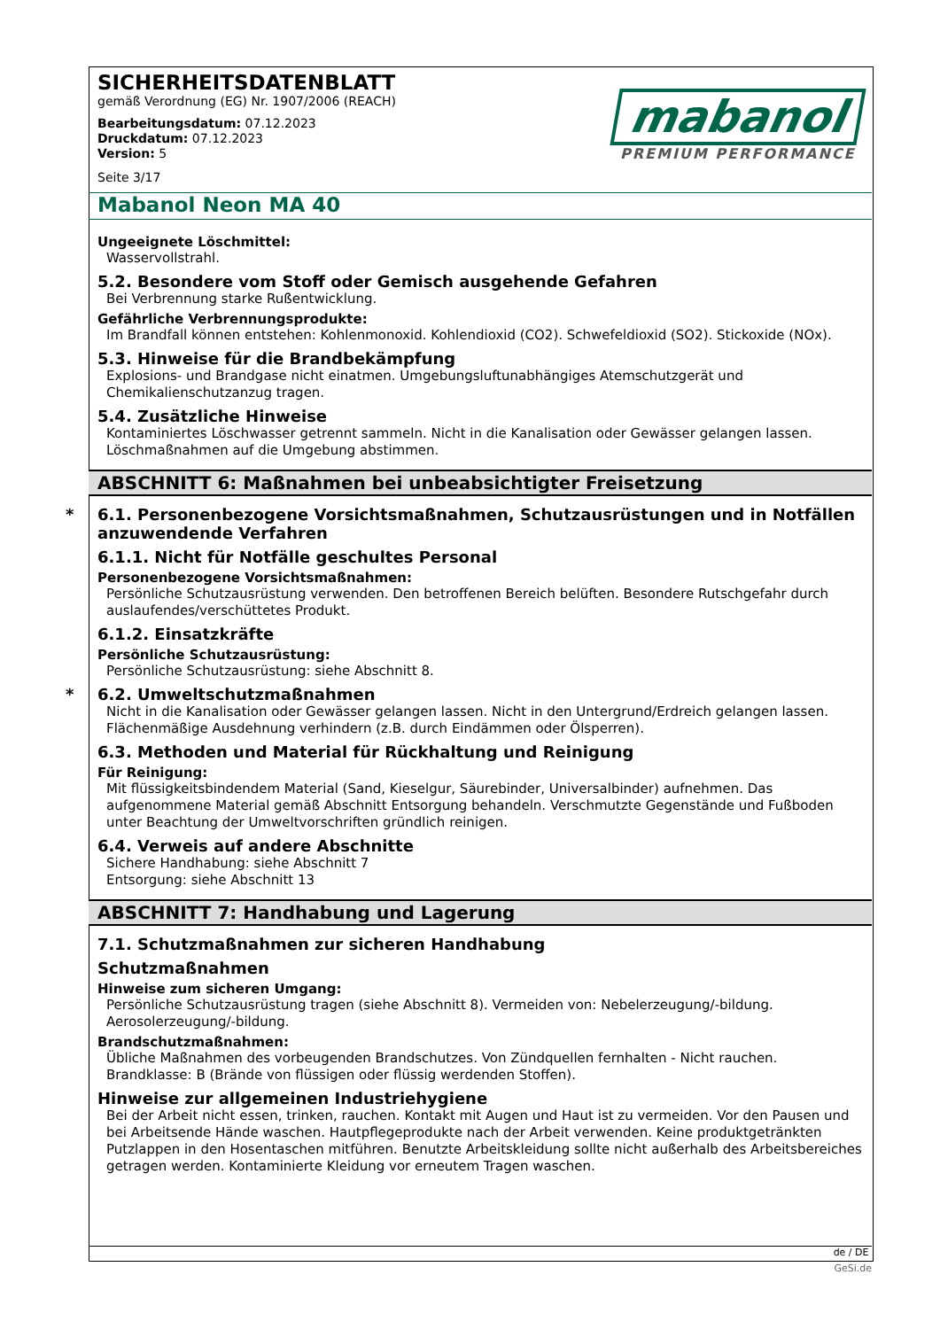SICHERHEITSDATENBLATT
gemäß Verordnung (EG) Nr. 1907/2006 (REACH)
Bearbeitungsdatum: 07.12.2023
Druckdatum: 07.12.2023
Version: 5
Seite 3/17
mabanol
PREMIUM PERFORMANCE
Mabanol Neon MA 40
Ungeeignete Löschmittel:
Wasservollstrahl.
5.2. Besondere vom Stoff oder Gemisch ausgehende Gefahren
Bei Verbrennung starke Rußentwicklung.
Gefährliche Verbrennungsprodukte:
Im Brandfall können entstehen: Kohlenmonoxid. Kohlendioxid (CO2). Schwefeldioxid (SO2). Stickoxide (NOx).
5.3. Hinweise für die Brandbekämpfung
Explosions- und Brandgase nicht einatmen. Umgebungsluftunabhängiges Atemschutzgerät und Chemikalienschutzanzug tragen.
5.4. Zusätzliche Hinweise
Kontaminiertes Löschwasser getrennt sammeln. Nicht in die Kanalisation oder Gewässer gelangen lassen. Löschmaßnahmen auf die Umgebung abstimmen.
ABSCHNITT 6: Maßnahmen bei unbeabsichtigter Freisetzung
* 6.1. Personenbezogene Vorsichtsmaßnahmen, Schutzausrüstungen und in Notfällen anzuwendende Verfahren
6.1.1. Nicht für Notfälle geschultes Personal
Personenbezogene Vorsichtsmaßnahmen:
Persönliche Schutzausrüstung verwenden. Den betroffenen Bereich belüften. Besondere Rutschgefahr durch auslaufendes/verschüttetes Produkt.
6.1.2. Einsatzkräfte
Persönliche Schutzausrüstung:
Persönliche Schutzausrüstung: siehe Abschnitt 8.
* 6.2. Umweltschutzmaßnahmen
Nicht in die Kanalisation oder Gewässer gelangen lassen. Nicht in den Untergrund/Erdreich gelangen lassen. Flächenmäßige Ausdehnung verhindern (z.B. durch Eindämmen oder Ölsperren).
6.3. Methoden und Material für Rückhaltung und Reinigung
Für Reinigung:
Mit flüssigkeitsbindendem Material (Sand, Kieselgur, Säurebinder, Universalbinder) aufnehmen. Das aufgenommene Material gemäß Abschnitt Entsorgung behandeln. Verschmutzte Gegenstände und Fußboden unter Beachtung der Umweltvorschriften gründlich reinigen.
6.4. Verweis auf andere Abschnitte
Sichere Handhabung: siehe Abschnitt 7
Entsorgung: siehe Abschnitt 13
ABSCHNITT 7: Handhabung und Lagerung
7.1. Schutzmaßnahmen zur sicheren Handhabung
Schutzmaßnahmen
Hinweise zum sicheren Umgang:
Persönliche Schutzausrüstung tragen (siehe Abschnitt 8). Vermeiden von: Nebelerzeugung/-bildung. Aerosolerzeugung/-bildung.
Brandschutzmaßnahmen:
Übliche Maßnahmen des vorbeugenden Brandschutzes. Von Zündquellen fernhalten - Nicht rauchen. Brandklasse: B (Brände von flüssigen oder flüssig werdenden Stoffen).
Hinweise zur allgemeinen Industriehygiene
Bei der Arbeit nicht essen, trinken, rauchen. Kontakt mit Augen und Haut ist zu vermeiden. Vor den Pausen und bei Arbeitsende Hände waschen. Hautpflegeprodukte nach der Arbeit verwenden. Keine produktgetränkten Putzlappen in den Hosentaschen mitführen. Benutzte Arbeitskleidung sollte nicht außerhalb des Arbeitsbereiches getragen werden. Kontaminierte Kleidung vor erneutem Tragen waschen.
de / DE
GeSi.de